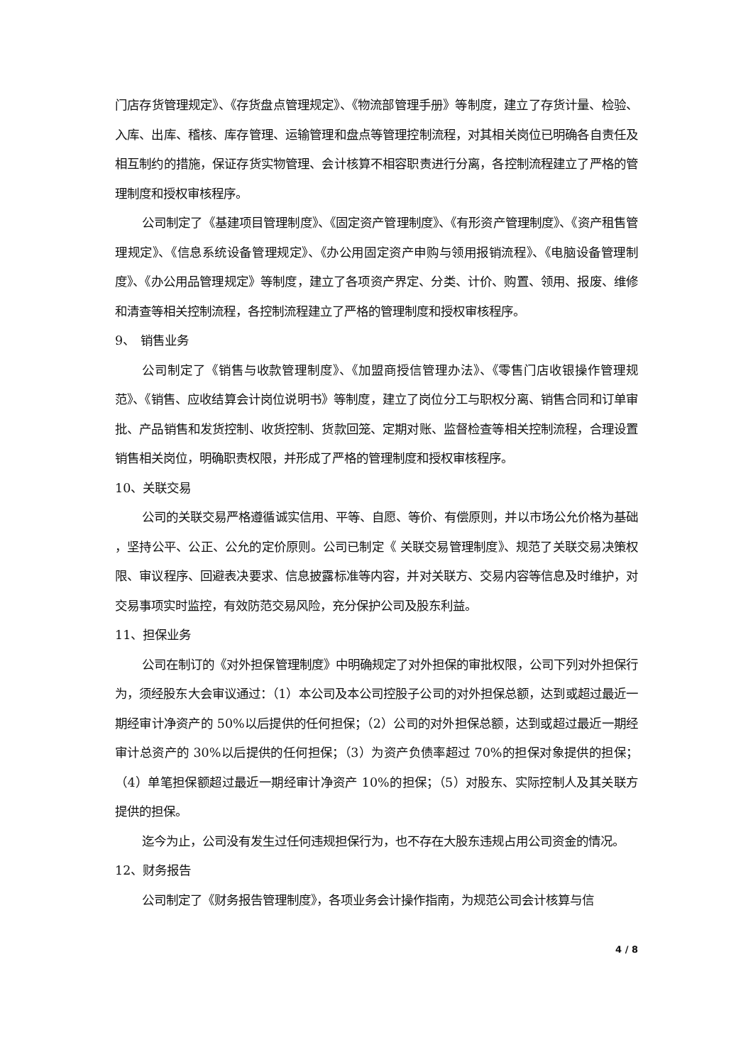门店存货管理规定》、《存货盘点管理规定》、《物流部管理手册》等制度，建立了存货计量、检验、入库、出库、稽核、库存管理、运输管理和盘点等管理控制流程，对其相关岗位已明确各自责任及相互制约的措施，保证存货实物管理、会计核算不相容职责进行分离，各控制流程建立了严格的管理制度和授权审核程序。
公司制定了《基建项目管理制度》、《固定资产管理制度》、《有形资产管理制度》、《资产租售管理规定》、《信息系统设备管理规定》、《办公用固定资产申购与领用报销流程》、《电脑设备管理制度》、《办公用品管理规定》等制度，建立了各项资产界定、分类、计价、购置、领用、报废、维修和清查等相关控制流程，各控制流程建立了严格的管理制度和授权审核程序。
9、　销售业务
公司制定了《销售与收款管理制度》、《加盟商授信管理办法》、《零售门店收银操作管理规范》、《销售、应收结算会计岗位说明书》等制度，建立了岗位分工与职权分离、销售合同和订单审批、产品销售和发货控制、收货控制、货款回笼、定期对账、监督检查等相关控制流程，合理设置销售相关岗位，明确职责权限，并形成了严格的管理制度和授权审核程序。
10、关联交易
公司的关联交易严格遵循诚实信用、平等、自愿、等价、有偿原则，并以市场公允价格为基础 ，坚持公平、公正、公允的定价原则。公司已制定《 关联交易管理制度》、规范了关联交易决策权限、审议程序、回避表决要求、信息披露标准等内容，并对关联方、交易内容等信息及时维护，对交易事项实时监控，有效防范交易风险，充分保护公司及股东利益。
11、担保业务
公司在制订的《对外担保管理制度》中明确规定了对外担保的审批权限，公司下列对外担保行为，须经股东大会审议通过：（1）本公司及本公司控股子公司的对外担保总额，达到或超过最近一期经审计净资产的 50%以后提供的任何担保；（2）公司的对外担保总额，达到或超过最近一期经审计总资产的 30%以后提供的任何担保；（3）为资产负债率超过 70%的担保对象提供的担保；（4）单笔担保额超过最近一期经审计净资产 10%的担保；（5）对股东、实际控制人及其关联方提供的担保。
迄今为止，公司没有发生过任何违规担保行为，也不存在大股东违规占用公司资金的情况。
12、财务报告
公司制定了《财务报告管理制度》，各项业务会计操作指南，为规范公司会计核算与信
4 / 8